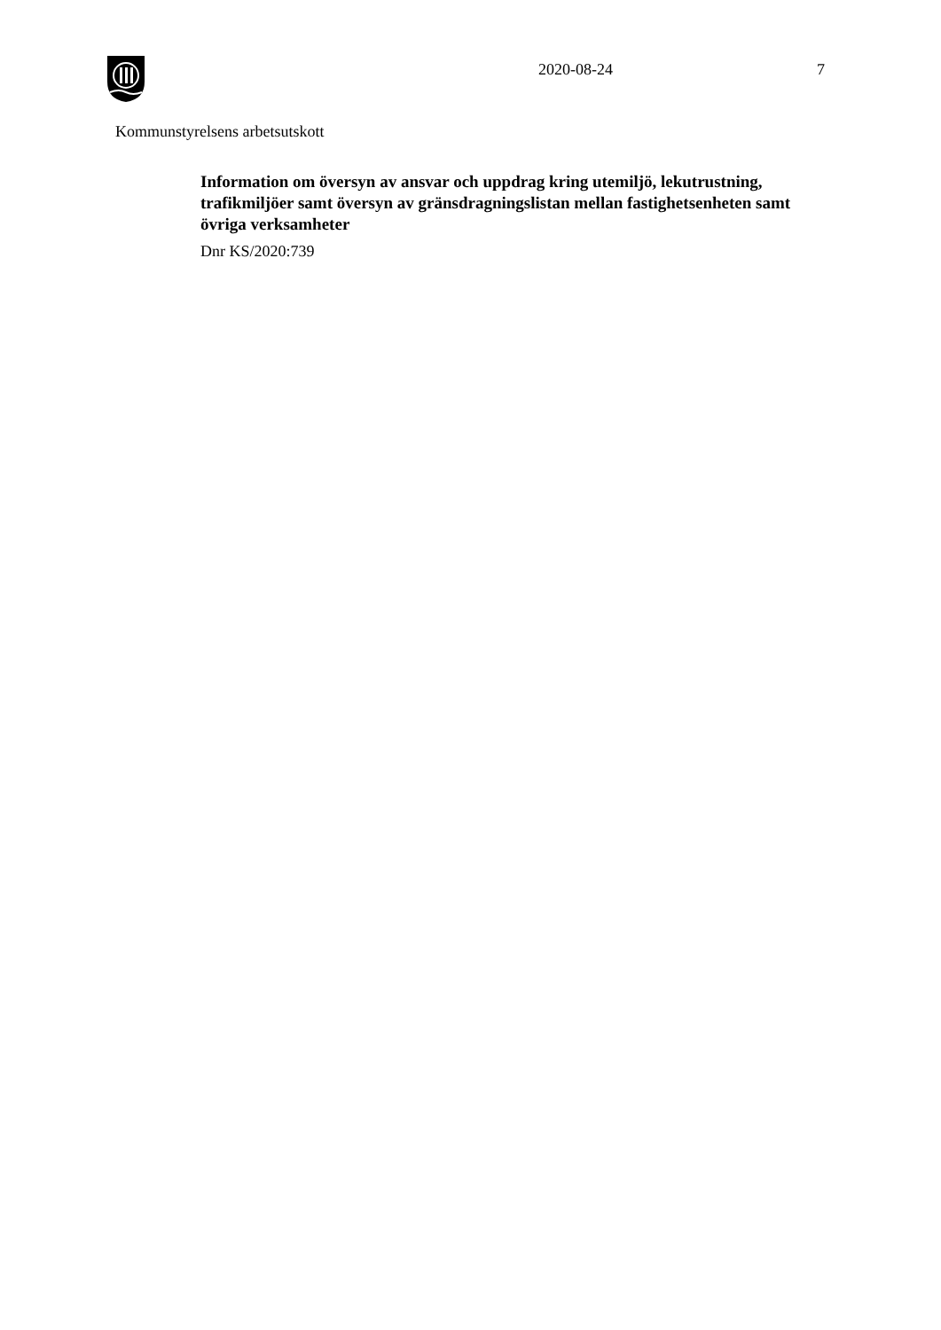2020-08-24 7
Kommunstyrelsens arbetsutskott
Information om översyn av ansvar och uppdrag kring utemiljö, lekutrustning, trafikmiljöer samt översyn av gränsdragningslistan mellan fastighetsenheten samt övriga verksamheter
Dnr KS/2020:739